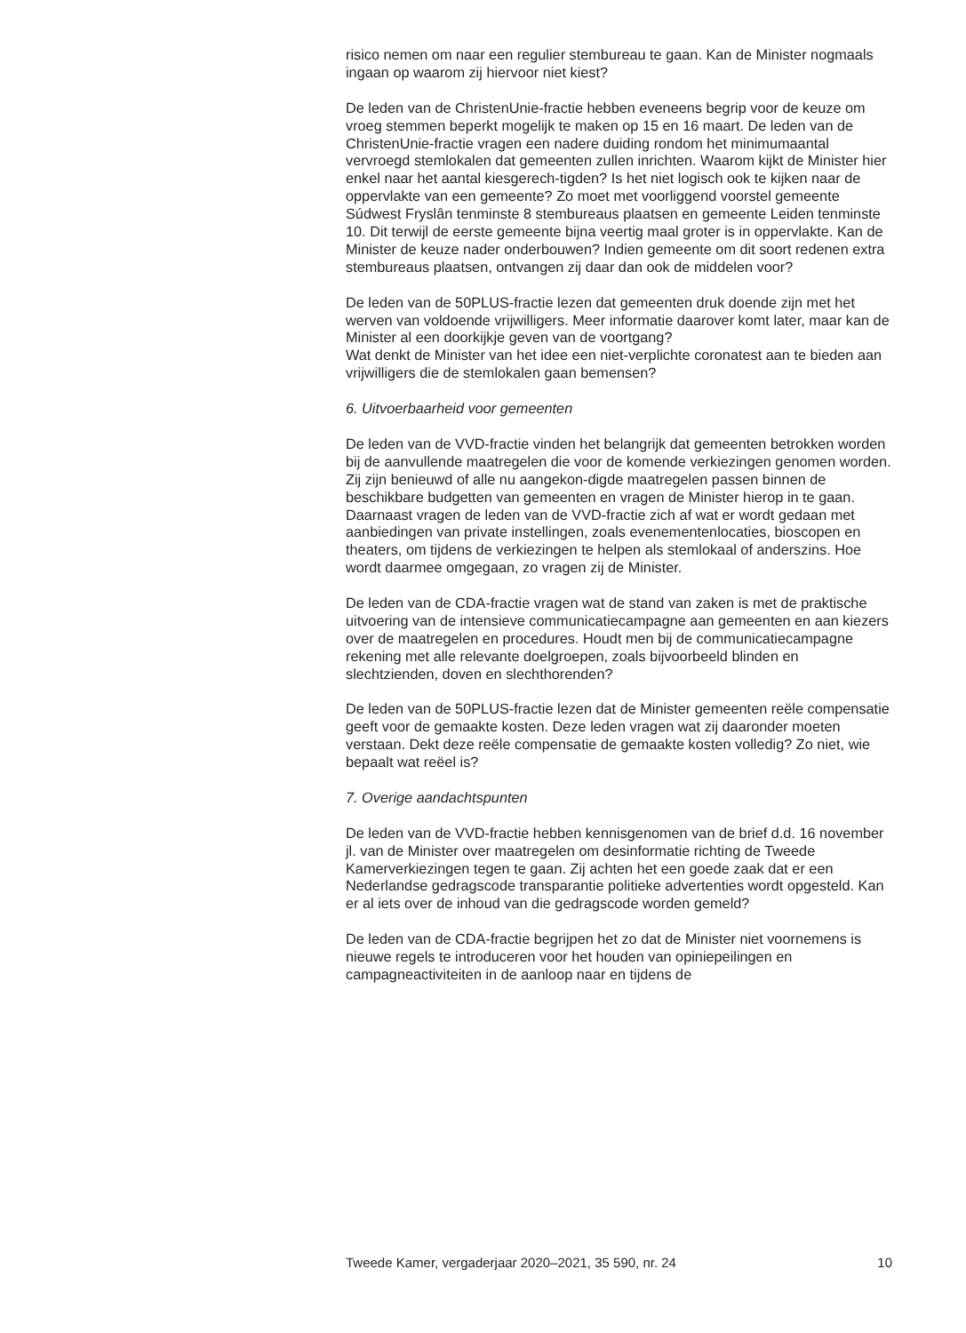risico nemen om naar een regulier stembureau te gaan. Kan de Minister nogmaals ingaan op waarom zij hiervoor niet kiest?
De leden van de ChristenUnie-fractie hebben eveneens begrip voor de keuze om vroeg stemmen beperkt mogelijk te maken op 15 en 16 maart. De leden van de ChristenUnie-fractie vragen een nadere duiding rondom het minimumaantal vervroegd stemlokalen dat gemeenten zullen inrichten. Waarom kijkt de Minister hier enkel naar het aantal kiesgerech-tigden? Is het niet logisch ook te kijken naar de oppervlakte van een gemeente? Zo moet met voorliggend voorstel gemeente Súdwest Fryslân tenminste 8 stembureaus plaatsen en gemeente Leiden tenminste 10. Dit terwijl de eerste gemeente bijna veertig maal groter is in oppervlakte. Kan de Minister de keuze nader onderbouwen? Indien gemeente om dit soort redenen extra stembureaus plaatsen, ontvangen zij daar dan ook de middelen voor?
De leden van de 50PLUS-fractie lezen dat gemeenten druk doende zijn met het werven van voldoende vrijwilligers. Meer informatie daarover komt later, maar kan de Minister al een doorkijkje geven van de voortgang?
Wat denkt de Minister van het idee een niet-verplichte coronatest aan te bieden aan vrijwilligers die de stemlokalen gaan bemensen?
6. Uitvoerbaarheid voor gemeenten
De leden van de VVD-fractie vinden het belangrijk dat gemeenten betrokken worden bij de aanvullende maatregelen die voor de komende verkiezingen genomen worden. Zij zijn benieuwd of alle nu aangekon-digde maatregelen passen binnen de beschikbare budgetten van gemeenten en vragen de Minister hierop in te gaan.
Daarnaast vragen de leden van de VVD-fractie zich af wat er wordt gedaan met aanbiedingen van private instellingen, zoals evenementenlocaties, bioscopen en theaters, om tijdens de verkiezingen te helpen als stemlokaal of anderszins. Hoe wordt daarmee omgegaan, zo vragen zij de Minister.
De leden van de CDA-fractie vragen wat de stand van zaken is met de praktische uitvoering van de intensieve communicatiecampagne aan gemeenten en aan kiezers over de maatregelen en procedures. Houdt men bij de communicatiecampagne rekening met alle relevante doelgroepen, zoals bijvoorbeeld blinden en slechtzienden, doven en slechthorenden?
De leden van de 50PLUS-fractie lezen dat de Minister gemeenten reële compensatie geeft voor de gemaakte kosten. Deze leden vragen wat zij daaronder moeten verstaan. Dekt deze reële compensatie de gemaakte kosten volledig? Zo niet, wie bepaalt wat reëel is?
7. Overige aandachtspunten
De leden van de VVD-fractie hebben kennisgenomen van de brief d.d. 16 november jl. van de Minister over maatregelen om desinformatie richting de Tweede Kamerverkiezingen tegen te gaan. Zij achten het een goede zaak dat er een Nederlandse gedragscode transparantie politieke advertenties wordt opgesteld. Kan er al iets over de inhoud van die gedragscode worden gemeld?
De leden van de CDA-fractie begrijpen het zo dat de Minister niet voornemens is nieuwe regels te introduceren voor het houden van opiniepeilingen en campagneactiviteiten in de aanloop naar en tijdens de
Tweede Kamer, vergaderjaar 2020–2021, 35 590, nr. 24 10